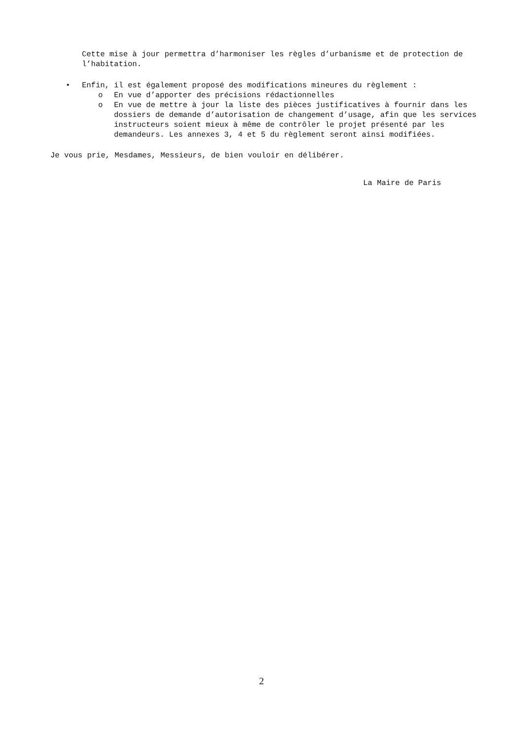Cette mise à jour permettra d’harmoniser les règles d’urbanisme et de protection de l’habitation.
• Enfin, il est également proposé des modifications mineures du règlement :
o En vue d’apporter des précisions rédactionnelles
o En vue de mettre à jour la liste des pièces justificatives à fournir dans les dossiers de demande d’autorisation de changement d’usage, afin que les services instructeurs soient mieux à même de contrôler le projet présenté par les demandeurs. Les annexes 3, 4 et 5 du règlement seront ainsi modifiées.
Je vous prie, Mesdames, Messieurs, de bien vouloir en délibérer.
La Maire de Paris
2